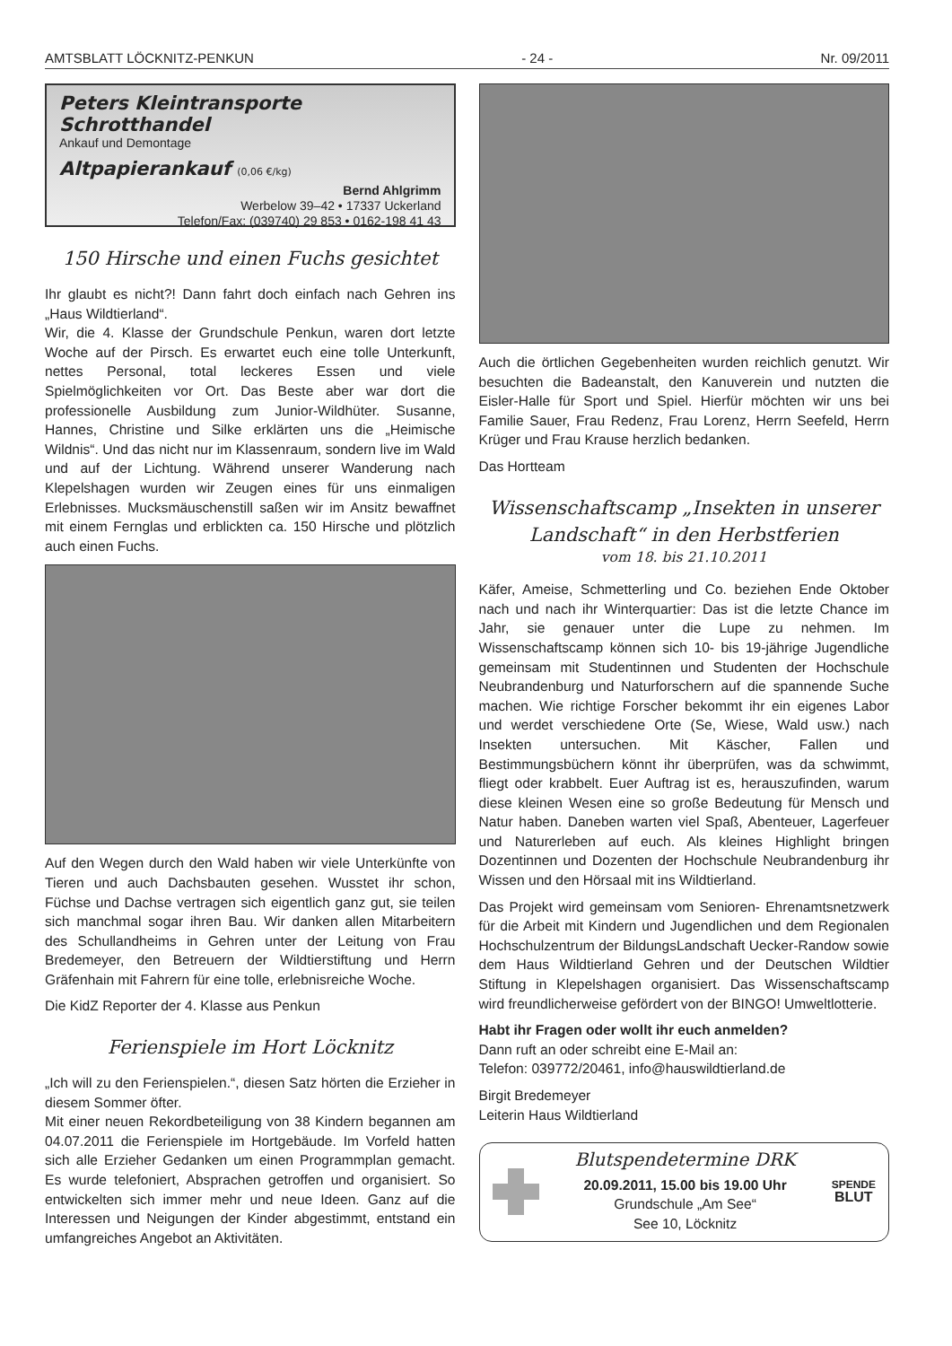AMTSBLATT LÖCKNITZ-PENKUN - 24 - Nr. 09/2011
Peters Kleintransporte
Schrotthandel
Ankauf und Demontage
Altpapierankauf (0,06 €/kg)
Bernd Ahlgrimm
Werbelow 39–42 • 17337 Uckerland
Telefon/Fax: (039740) 29 853 • 0162-198 41 43
150 Hirsche und einen Fuchs gesichtet
Ihr glaubt es nicht?! Dann fahrt doch einfach nach Gehren ins „Haus Wildtierland“.
Wir, die 4. Klasse der Grundschule Penkun, waren dort letzte Woche auf der Pirsch. Es erwartet euch eine tolle Unterkunft, nettes Personal, total leckeres Essen und viele Spielmöglichkeiten vor Ort. Das Beste aber war dort die professionelle Ausbildung zum Junior-Wildhüter. Susanne, Hannes, Christine und Silke erklärten uns die „Heimische Wildnis“. Und das nicht nur im Klassenraum, sondern live im Wald und auf der Lichtung. Während unserer Wanderung nach Klepelshagen wurden wir Zeugen eines für uns einmaligen Erlebnisses. Mucksmäuschenstill saßen wir im Ansitz bewaffnet mit einem Fernglas und erblickten ca. 150 Hirsche und plötzlich auch einen Fuchs.
Auf den Wegen durch den Wald haben wir viele Unterkünfte von Tieren und auch Dachsbauten gesehen. Wusstet ihr schon, Füchse und Dachse vertragen sich eigentlich ganz gut, sie teilen sich manchmal sogar ihren Bau. Wir danken allen Mitarbeitern des Schullandheims in Gehren unter der Leitung von Frau Bredemeyer, den Betreuern der Wildtierstiftung und Herrn Gräfenhain mit Fahrern für eine tolle, erlebnisreiche Woche.
Die KidZ Reporter der 4. Klasse aus Penkun
Ferienspiele im Hort Löcknitz
„Ich will zu den Ferienspielen.“, diesen Satz hörten die Erzieher in diesem Sommer öfter.
Mit einer neuen Rekordbeteiligung von 38 Kindern begannen am 04.07.2011 die Ferienspiele im Hortgebäude. Im Vorfeld hatten sich alle Erzieher Gedanken um einen Programmplan gemacht. Es wurde telefoniert, Absprachen getroffen und organisiert. So entwickelten sich immer mehr und neue Ideen. Ganz auf die Interessen und Neigungen der Kinder abgestimmt, entstand ein umfangreiches Angebot an Aktivitäten.
Auch die örtlichen Gegebenheiten wurden reichlich genutzt. Wir besuchten die Badeanstalt, den Kanuverein und nutzten die Eisler-Halle für Sport und Spiel. Hierfür möchten wir uns bei Familie Sauer, Frau Redenz, Frau Lorenz, Herrn Seefeld, Herrn Krüger und Frau Krause herzlich bedanken.
Das Hortteam
Wissenschaftscamp „Insekten in unserer Landschaft“ in den Herbstferien
vom 18. bis 21.10.2011
Käfer, Ameise, Schmetterling und Co. beziehen Ende Oktober nach und nach ihr Winterquartier: Das ist die letzte Chance im Jahr, sie genauer unter die Lupe zu nehmen. Im Wissenschaftscamp können sich 10- bis 19-jährige Jugendliche gemeinsam mit Studentinnen und Studenten der Hochschule Neubrandenburg und Naturforschern auf die spannende Suche machen. Wie richtige Forscher bekommt ihr ein eigenes Labor und werdet verschiedene Orte (Se, Wiese, Wald usw.) nach Insekten untersuchen. Mit Käscher, Fallen und Bestimmungsbüchern könnt ihr überprüfen, was da schwimmt, fliegt oder krabbelt. Euer Auftrag ist es, herauszufinden, warum diese kleinen Wesen eine so große Bedeutung für Mensch und Natur haben. Daneben warten viel Spaß, Abenteuer, Lagerfeuer und Naturerleben auf euch. Als kleines Highlight bringen Dozentinnen und Dozenten der Hochschule Neubrandenburg ihr Wissen und den Hörsaal mit ins Wildtierland.
Das Projekt wird gemeinsam vom Senioren- Ehrenamtsnetzwerk für die Arbeit mit Kindern und Jugendlichen und dem Regionalen Hochschulzentrum der BildungsLandschaft Uecker-Randow sowie dem Haus Wildtierland Gehren und der Deutschen Wildtier Stiftung in Klepelshagen organisiert. Das Wissenschaftscamp wird freundlicherweise gefördert von der BINGO! Umweltlotterie.
Habt ihr Fragen oder wollt ihr euch anmelden?
Dann ruft an oder schreibt eine E-Mail an:
Telefon: 039772/20461, info@hauswildtierland.de
Birgit Bredemeyer
Leiterin Haus Wildtierland
Blutspendetermine DRK
20.09.2011, 15.00 bis 19.00 Uhr
Grundschule „Am See“
See 10, Löcknitz
SPENDE
BLUT